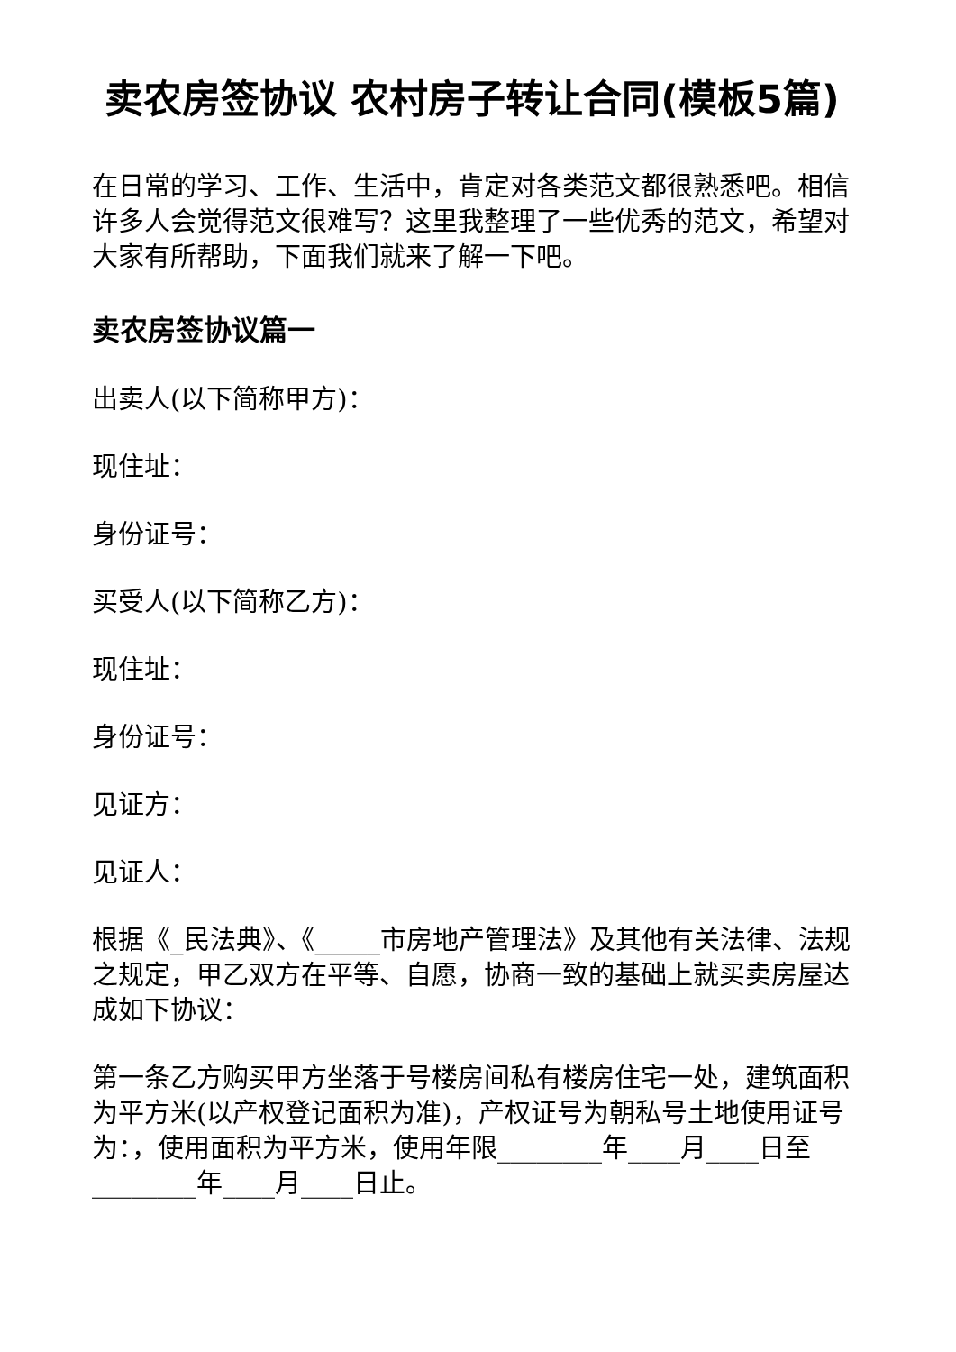卖农房签协议 农村房子转让合同(模板5篇)
在日常的学习、工作、生活中，肯定对各类范文都很熟悉吧。相信许多人会觉得范文很难写？这里我整理了一些优秀的范文，希望对大家有所帮助，下面我们就来了解一下吧。
卖农房签协议篇一
出卖人(以下简称甲方)：
现住址：
身份证号：
买受人(以下简称乙方)：
现住址：
身份证号：
见证方：
见证人：
根据《_民法典》、《_____市房地产管理法》及其他有关法律、法规之规定，甲乙双方在平等、自愿，协商一致的基础上就买卖房屋达成如下协议：
第一条乙方购买甲方坐落于号楼房间私有楼房住宅一处，建筑面积为平方米(以产权登记面积为准)，产权证号为朝私号土地使用证号为：，使用面积为平方米，使用年限________年____月____日至________年____月____日止。